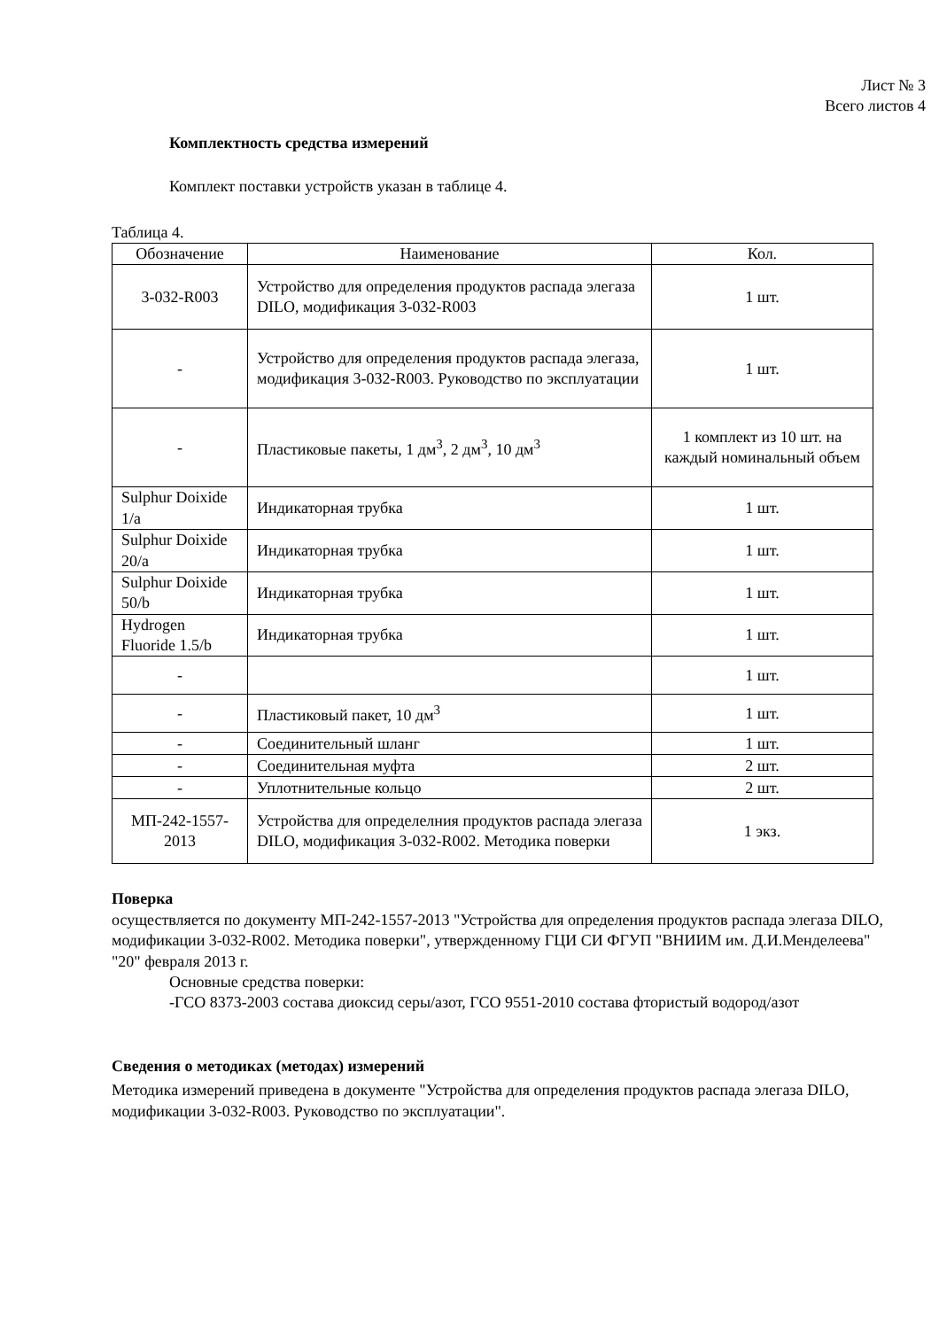Лист № 3
Всего листов 4
Комплектность средства измерений
Комплект поставки устройств указан в таблице 4.
Таблица 4.
| Обозначение | Наименование | Кол. |
| --- | --- | --- |
| 3-032-R003 | Устройство для определения продуктов распада элегаза DILO, модификация 3-032-R003 | 1 шт. |
| - | Устройство для определения продуктов распада элегаза, модификация 3-032-R003. Руководство по эксплуатации | 1 шт. |
| - | Пластиковые пакеты, 1 дм<sup>3</sup>, 2 дм<sup>3</sup>, 10 дм<sup>3</sup> | 1 комплект из 10 шт. на каждый номинальный объем |
| Sulphur Doixide 1/a | Индикаторная трубка | 1 шт. |
| Sulphur Doixide 20/a | Индикаторная трубка | 1 шт. |
| Sulphur Doixide 50/b | Индикаторная трубка | 1 шт. |
| Hydrogen Fluoride 1.5/b | Индикаторная трубка | 1 шт. |
| - | | 1 шт. |
| - | Пластиковый пакет, 10 дм<sup>3</sup> | 1 шт. |
| - | Соединительный шланг | 1 шт. |
| - | Соединительная муфта | 2 шт. |
| - | Уплотнительные кольцо | 2 шт. |
| МП-242-1557-2013 | Устройства для определелния продуктов распада элегаза DILO, модификация 3-032-R002. Методика поверки | 1 экз. |
Поверка
осуществляется по документу МП-242-1557-2013 "Устройства для определения продуктов распада элегаза DILO, модификации 3-032-R002. Методика поверки", утвержденному ГЦИ СИ ФГУП "ВНИИМ им. Д.И.Менделеева" "20" февраля 2013 г.
Основные средства поверки:
-ГСО 8373-2003 состава диоксид серы/азот, ГСО 9551-2010 состава фтористый водород/азот
Сведения о методиках (методах) измерений
Методика измерений приведена в документе "Устройства для определения продуктов распада элегаза DILO, модификации 3-032-R003. Руководство по эксплуатации".